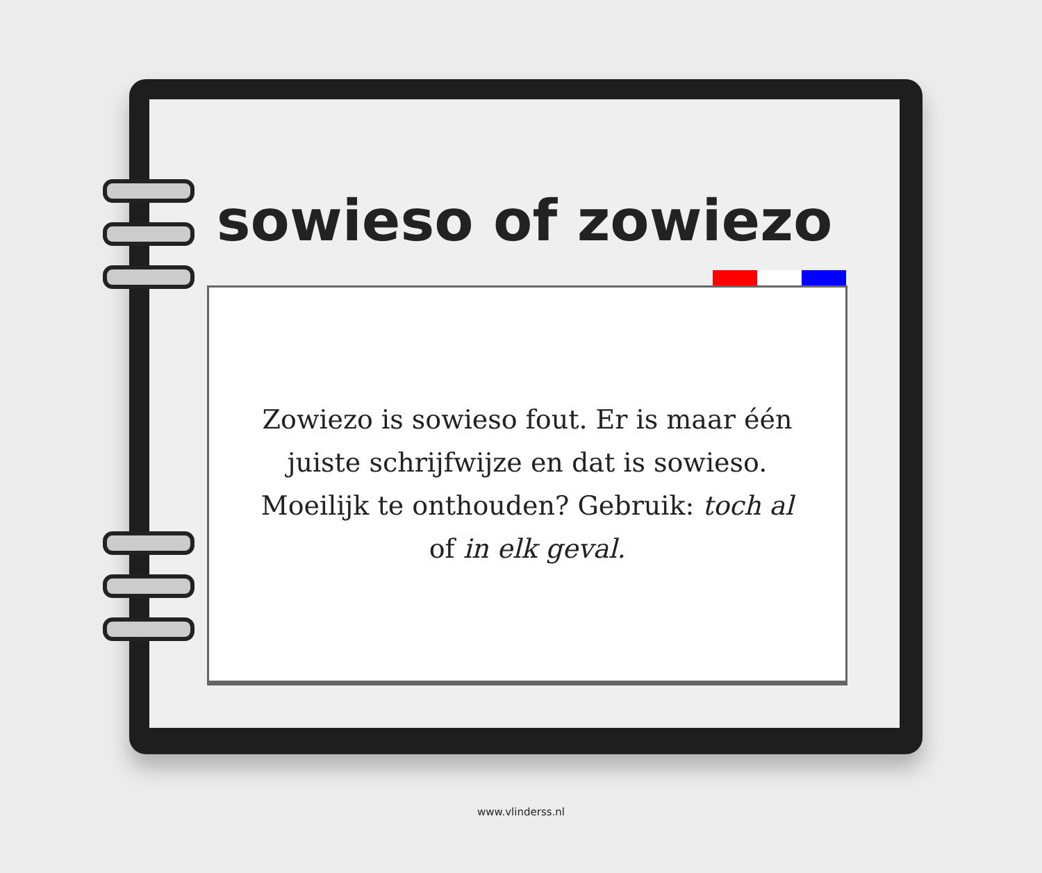sowieso of zowiezo
Zowiezo is sowieso fout. Er is maar één juiste schrijfwijze en dat is sowieso. Moeilijk te onthouden? Gebruik: toch al of in elk geval.
www.vlinderss.nl